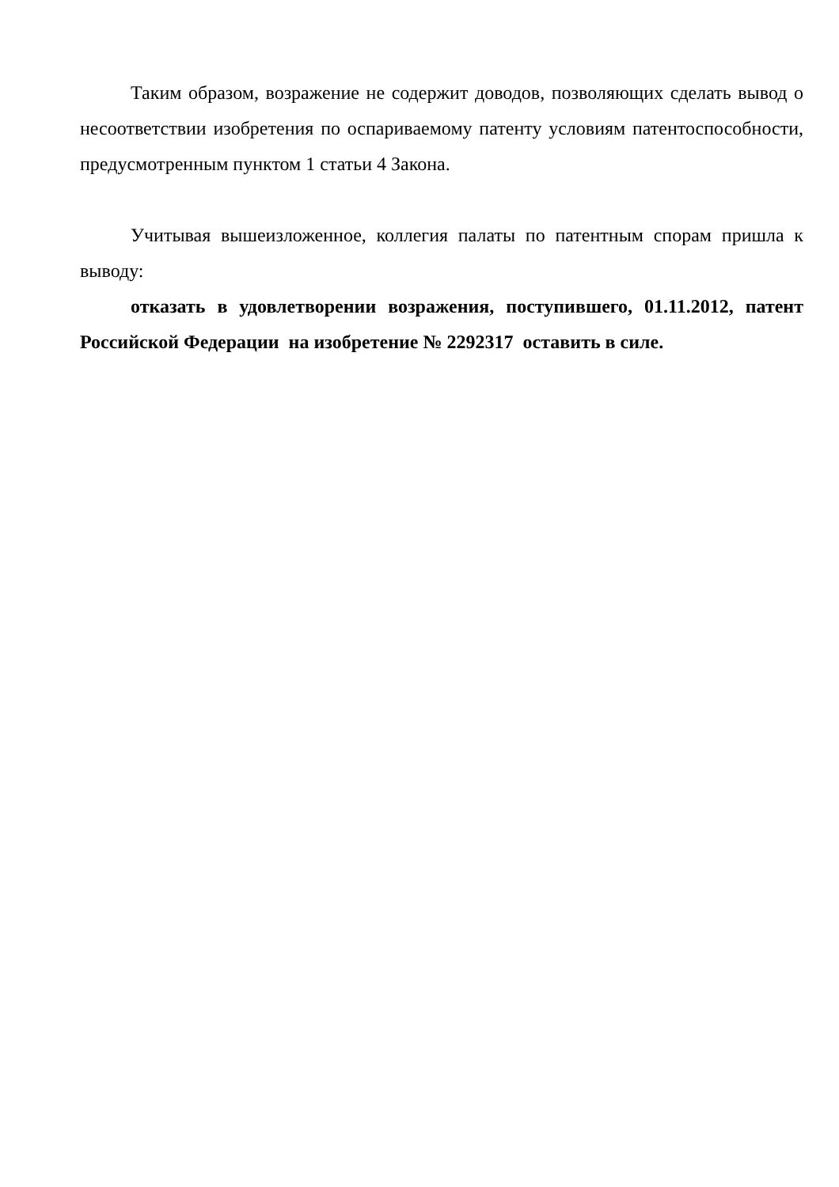Таким образом, возражение не содержит доводов, позволяющих сделать вывод о несоответствии изобретения по оспариваемому патенту условиям патентоспособности, предусмотренным пунктом 1 статьи 4 Закона.
Учитывая вышеизложенное, коллегия палаты по патентным спорам пришла к выводу:
отказать в удовлетворении возражения, поступившего, 01.11.2012, патент Российской Федерации на изобретение № 2292317 оставить в силе.